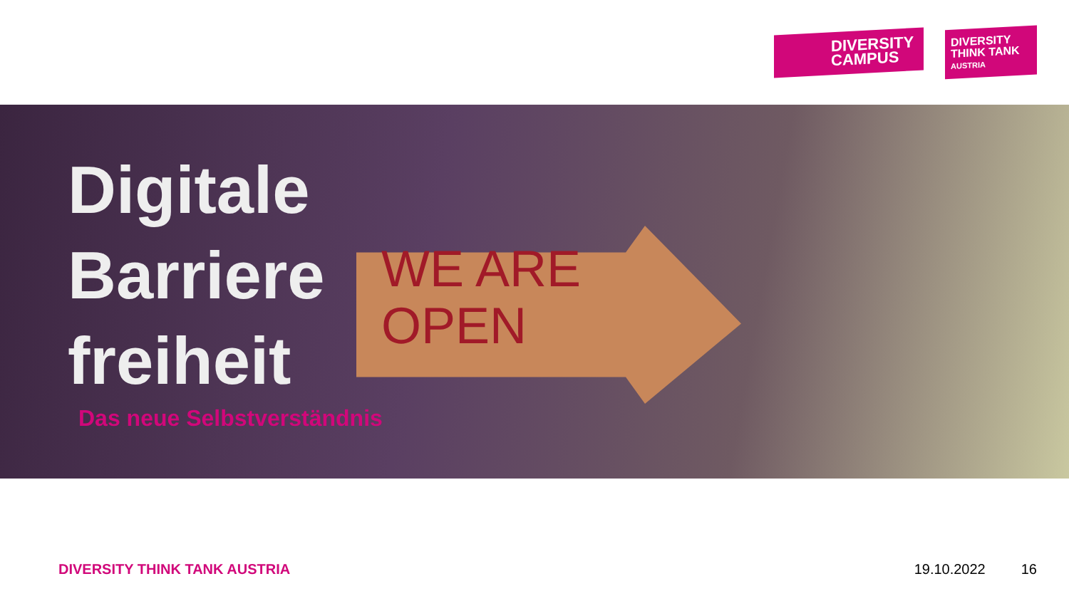DIVERSITY
CAMPUS
DIVERSITY
THINK TANK
AUSTRIA
WE ARE
OPEN
Digitale
Barriere
freiheit
Das neue Selbstverständnis
DIVERSITY THINK TANK AUSTRIA 19.10.2022 16